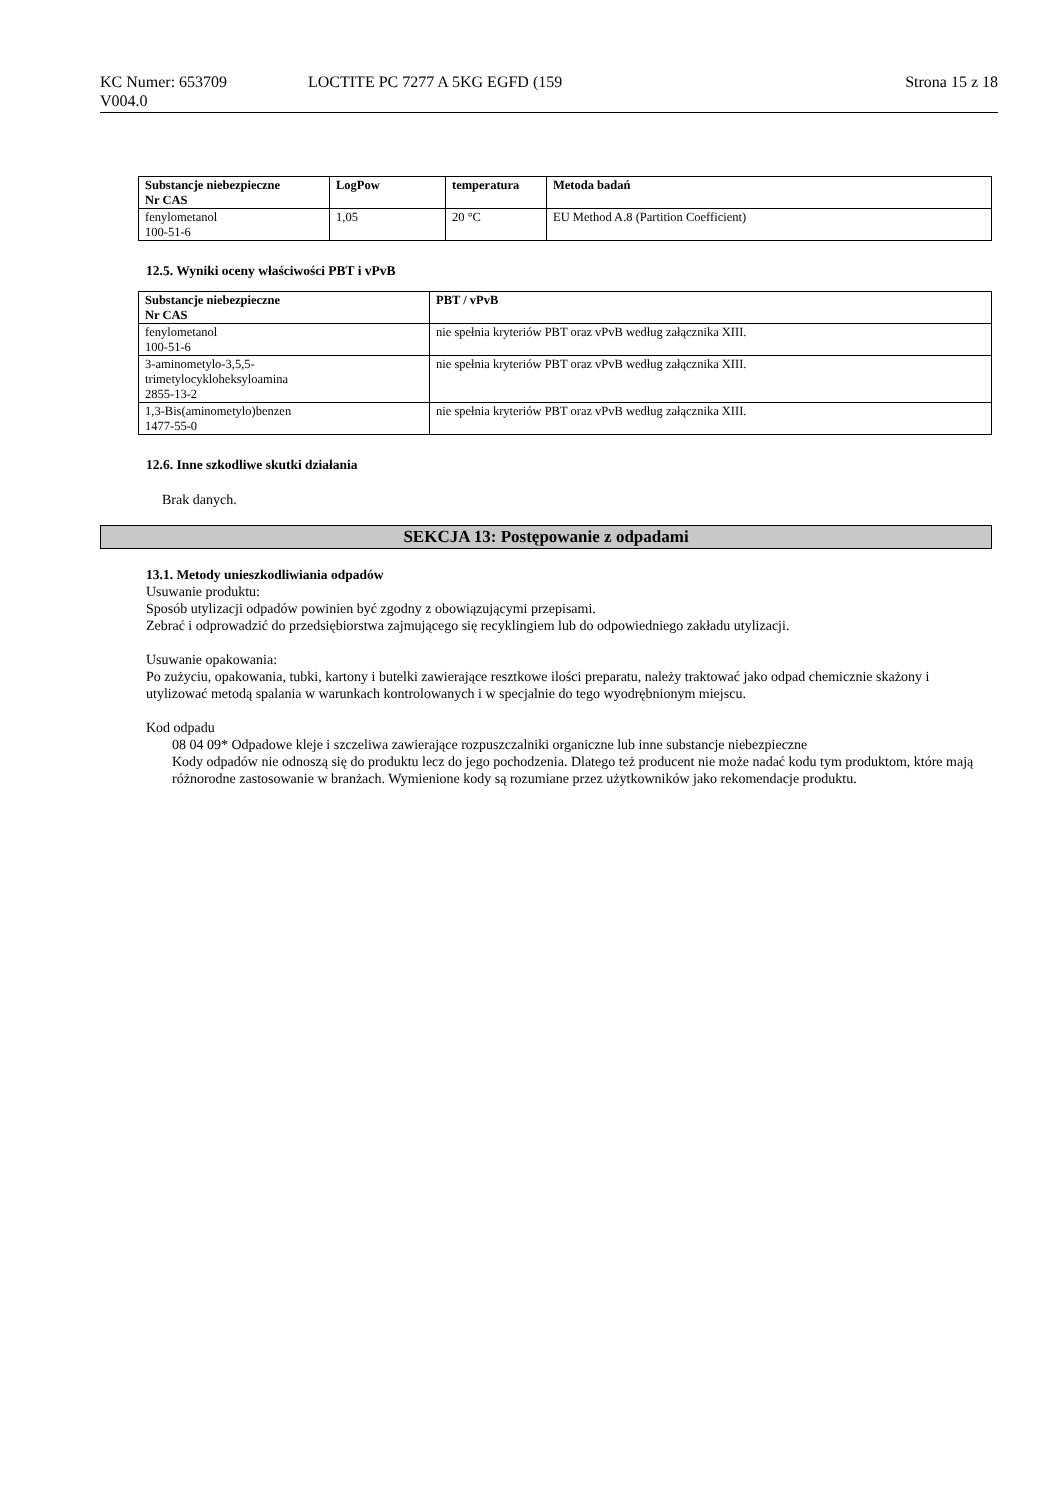KC Numer: 653709 LOCTITE PC 7277 A 5KG EGFD (159 Strona 15 z 18
V004.0
| Substancje niebezpieczne Nr CAS | LogPow | temperatura | Metoda badań |
| --- | --- | --- | --- |
| fenylometanol 100-51-6 | 1,05 | 20 °C | EU Method A.8 (Partition Coefficient) |
12.5. Wyniki oceny właściwości PBT i vPvB
| Substancje niebezpieczne Nr CAS | PBT / vPvB |
| --- | --- |
| fenylometanol 100-51-6 | nie spełnia kryteriów PBT oraz vPvB według załącznika XIII. |
| 3-aminometylo-3,5,5- trimetylocykloheksyloamina 2855-13-2 | nie spełnia kryteriów PBT oraz vPvB według załącznika XIII. |
| 1,3-Bis(aminometylo)benzen 1477-55-0 | nie spełnia kryteriów PBT oraz vPvB według załącznika XIII. |
12.6. Inne szkodliwe skutki działania
Brak danych.
SEKCJA 13: Postępowanie z odpadami
13.1. Metody unieszkodliwiania odpadów
Usuwanie produktu:
Sposób utylizacji odpadów powinien być zgodny z obowiązującymi przepisami.
Zebrać i odprowadzić do przedsiębiorstwa zajmującego się recyklingiem lub do odpowiedniego zakładu utylizacji.
Usuwanie opakowania:
Po zużyciu, opakowania, tubki, kartony i butelki zawierające resztkowe ilości preparatu, należy traktować jako odpad chemicznie skażony i utylizować metodą spalania w warunkach kontrolowanych i w specjalnie do tego wyodrębnionym miejscu.
Kod odpadu
08 04 09* Odpadowe kleje i szczeliwa zawierające rozpuszczalniki organiczne lub inne substancje niebezpieczne
Kody odpadów nie odnoszą się do produktu lecz do jego pochodzenia. Dlatego też producent nie może nadać kodu tym produktom, które mają różnorodne zastosowanie w branżach. Wymienione kody są rozumiane przez użytkowników jako rekomendacje produktu.